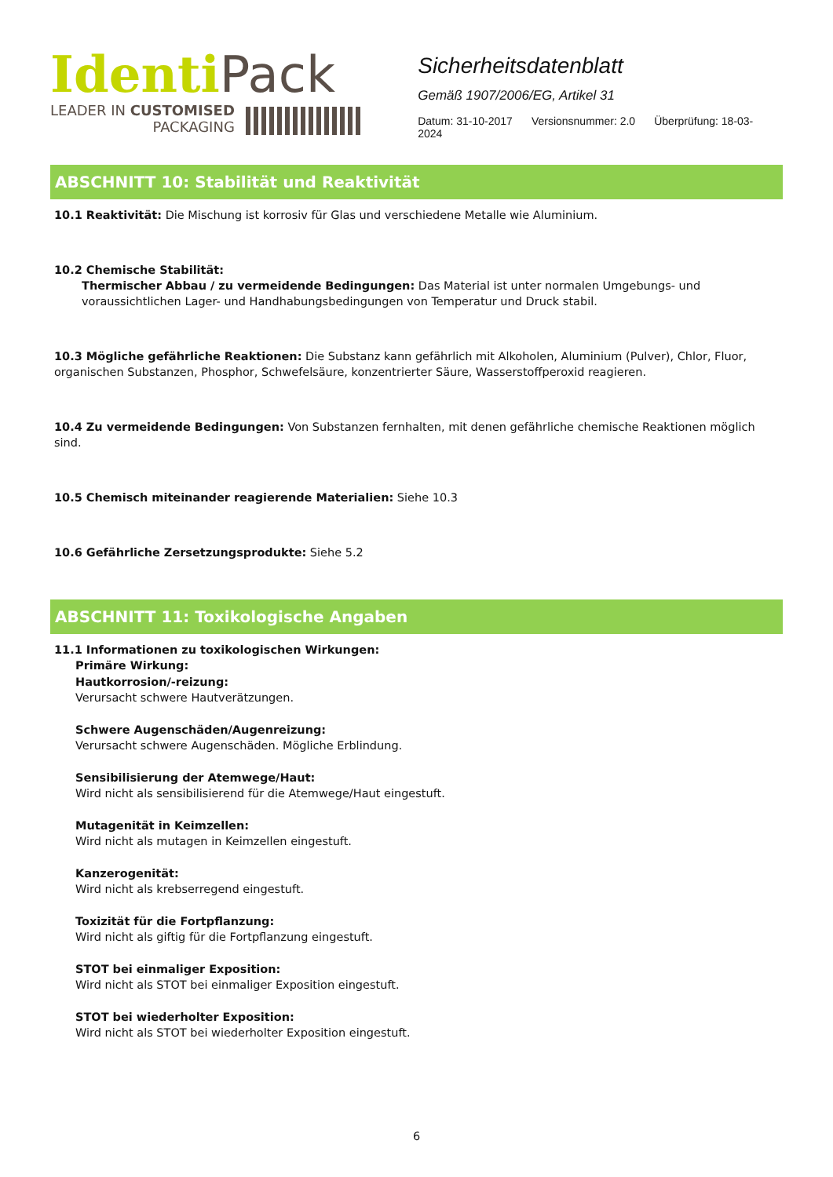Identi Pack
LEADER IN CUSTOMISED
PACKAGING
Sicherheitsdatenblatt
Gemäß 1907/2006/EG, Artikel 31
Datum: 31-10-2017 Versionsnummer: 2.0 Überprüfung: 18-03-2024
ABSCHNITT 10: Stabilität und Reaktivität
10.1 Reaktivität: Die Mischung ist korrosiv für Glas und verschiedene Metalle wie Aluminium.
10.2 Chemische Stabilität:
Thermischer Abbau / zu vermeidende Bedingungen: Das Material ist unter normalen Umgebungs- und voraussichtlichen Lager- und Handhabungsbedingungen von Temperatur und Druck stabil.
10.3 Mögliche gefährliche Reaktionen: Die Substanz kann gefährlich mit Alkoholen, Aluminium (Pulver), Chlor, Fluor, organischen Substanzen, Phosphor, Schwefelsäure, konzentrierter Säure, Wasserstoffperoxid reagieren.
10.4 Zu vermeidende Bedingungen: Von Substanzen fernhalten, mit denen gefährliche chemische Reaktionen möglich sind.
10.5 Chemisch miteinander reagierende Materialien: Siehe 10.3
10.6 Gefährliche Zersetzungsprodukte: Siehe 5.2
ABSCHNITT 11: Toxikologische Angaben
11.1 Informationen zu toxikologischen Wirkungen:
Primäre Wirkung:
Hautkorrosion/-reizung:
Verursacht schwere Hautverätzungen.
Schwere Augenschäden/Augenreizung:
Verursacht schwere Augenschäden. Mögliche Erblindung.
Sensibilisierung der Atemwege/Haut:
Wird nicht als sensibilisierend für die Atemwege/Haut eingestuft.
Mutagenität in Keimzellen:
Wird nicht als mutagen in Keimzellen eingestuft.
Kanzerogenität:
Wird nicht als krebserregend eingestuft.
Toxizität für die Fortpflanzung:
Wird nicht als giftig für die Fortpflanzung eingestuft.
STOT bei einmaliger Exposition:
Wird nicht als STOT bei einmaliger Exposition eingestuft.
STOT bei wiederholter Exposition:
Wird nicht als STOT bei wiederholter Exposition eingestuft.
6